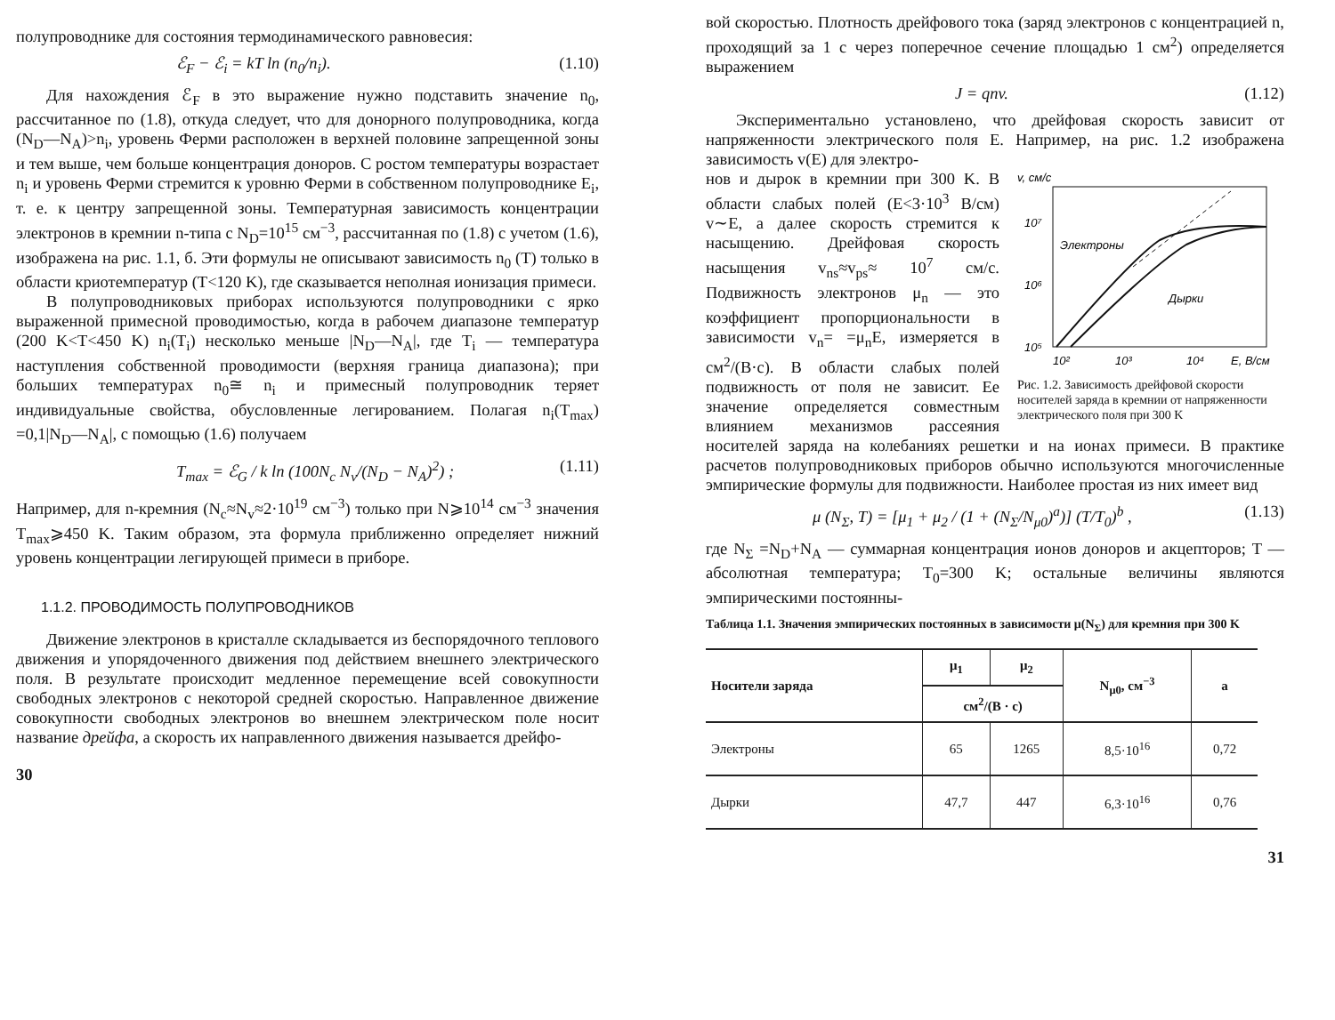полупроводнике для состояния термодинамического равновесия:
ℰ<sub>F</sub> − ℰ<sub>i</sub> = kT ln (n<sub>0</sub>/n<sub>i</sub>). (1.10)
Для нахождения ℰ<sub>F</sub> в это выражение нужно подставить значение n<sub>0</sub>, рассчитанное по (1.8), откуда следует, что для донорного полупроводника, когда (N<sub>D</sub>—N<sub>A</sub>)>n<sub>i</sub>, уровень Ферми расположен в верхней половине запрещенной зоны и тем выше, чем больше концентрация доноров. С ростом температуры возрастает n<sub>i</sub> и уровень Ферми стремится к уровню Ферми в собственном полупроводнике E<sub>i</sub>, т. е. к центру запрещенной зоны. Температурная зависимость концентрации электронов в кремнии n-типа с N<sub>D</sub>=10<sup>15</sup> см<sup>−3</sup>, рассчитанная по (1.8) с учетом (1.6), изображена на рис. 1.1, б. Эти формулы не описывают зависимость n<sub>0</sub> (T) только в области криотемператур (T<120 K), где сказывается неполная ионизация примеси.
В полупроводниковых приборах используются полупроводники с ярко выраженной примесной проводимостью, когда в рабочем диапазоне температур (200 K<T<450 K) n<sub>i</sub>(T<sub>i</sub>) несколько меньше |N<sub>D</sub>—N<sub>A</sub>|, где T<sub>i</sub> — температура наступления собственной проводимости (верхняя граница диапазона); при больших температурах n<sub>0</sub>≅ n<sub>i</sub> и примесный полупроводник теряет индивидуальные свойства, обусловленные легированием. Полагая n<sub>i</sub>(T<sub>max</sub>) =0,1|N<sub>D</sub>—N<sub>A</sub>|, с помощью (1.6) получаем
T<sub>max</sub> = ℰ<sub>G</sub> / k ln (100N<sub>c</sub> N<sub>v</sub>/(N<sub>D</sub> − N<sub>A</sub>)<sup>2</sup>) ; (1.11)
Например, для n-кремния (N<sub>c</sub>≈N<sub>v</sub>≈2·10<sup>19</sup> см<sup>−3</sup>) только при N⩾10<sup>14</sup> см<sup>−3</sup> значения T<sub>max</sub>⩾450 K. Таким образом, эта формула приближенно определяет нижний уровень концентрации легирующей примеси в приборе.
1.1.2. ПРОВОДИМОСТЬ ПОЛУПРОВОДНИКОВ
Движение электронов в кристалле складывается из беспорядочного теплового движения и упорядоченного движения под действием внешнего электрического поля. В результате происходит медленное перемещение всей совокупности свободных электронов с некоторой средней скоростью. Направленное движение совокупности свободных электронов во внешнем электрическом поле носит название дрейфа, а скорость их направленного движения называется дрейфо-
30
вой скоростью. Плотность дрейфового тока (заряд электронов с концентрацией n, проходящий за 1 с через поперечное сечение площадью 1 см<sup>2</sup>) определяется выражением
J = qnv. (1.12)
Экспериментально установлено, что дрейфовая скорость зависит от напряженности электрического поля E. Например, на рис. 1.2 изображена зависимость v(E) для электро-
v, см/с
10⁷
10⁶
10⁵
10²
10³
10⁴
E, В/см
Электроны
Дырки
Рис. 1.2. Зависимость дрейфовой скорости носителей заряда в кремнии от напряженности электрического поля при 300 K
нов и дырок в кремнии при 300 K. В области слабых полей (E<3·10<sup>3</sup> В/см) v∼E, а далее скорость стремится к насыщению. Дрейфовая скорость насыщения v<sub>ns</sub>≈v<sub>ps</sub>≈ 10<sup>7</sup> см/с. Подвижность электронов μ<sub>n</sub> — это коэффициент пропорциональности в зависимости v<sub>n</sub>= =μ<sub>n</sub>E, измеряется в см<sup>2</sup>/(В·с). В области слабых полей подвижность от поля не зависит. Ее значение определяется совместным влиянием механизмов рассеяния носителей заряда на колебаниях решетки и на ионах примеси. В практике расчетов полупроводниковых приборов обычно используются многочисленные эмпирические формулы для подвижности. Наиболее простая из них имеет вид
μ (N<sub>Σ</sub>, T) = [μ<sub>1</sub> + μ<sub>2</sub> / (1 + (N<sub>Σ</sub>/N<sub>μ0</sub>)<sup>a</sup>)] (T/T<sub>0</sub>)<sup>b</sup> , (1.13)
где N<sub>Σ</sub> =N<sub>D</sub>+N<sub>A</sub> — суммарная концентрация ионов доноров и акцепторов; T — абсолютная температура; T<sub>0</sub>=300 K; остальные величины являются эмпирическими постоянны-
Таблица 1.1. Значения эмпирических постоянных в зависимости μ(N<sub>Σ</sub>) для кремния при 300 K
| Носители заряда | μ<sub>1</sub> | μ<sub>2</sub> | N<sub>μ0</sub>, см<sup>−3</sup> | a |
| --- | --- | --- | --- | --- |
| | см<sup>2</sup>/(В · с) | | | |
| Электроны | 65 | 1265 | 8,5·10<sup>16</sup> | 0,72 |
| Дырки | 47,7 | 447 | 6,3·10<sup>16</sup> | 0,76 |
31